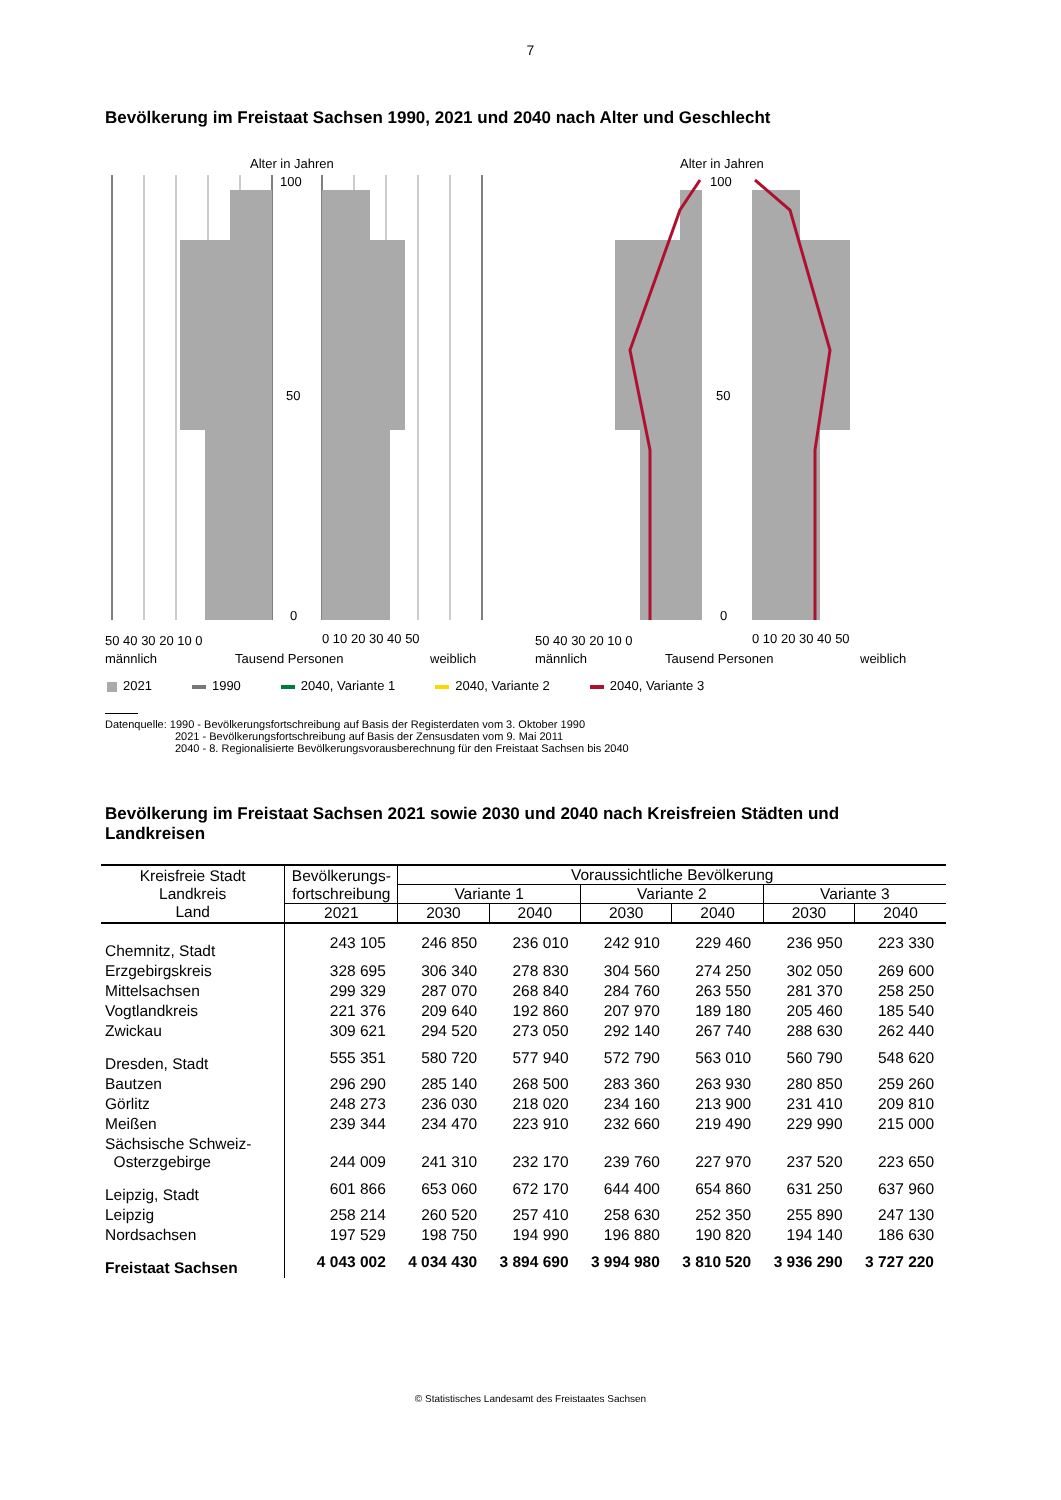7
Bevölkerung im Freistaat Sachsen 1990, 2021 und 2040 nach Alter und Geschlecht
Alter in Jahren
100
50
0
50 40 30 20 10 0
0 10 20 30 40 50
männlich
Tausend Personen
weiblich
Alter in Jahren
100
50
0
50 40 30 20 10 0
0 10 20 30 40 50
männlich
Tausend Personen
weiblich
2021 1990 2040, Variante 1 2040, Variante 2 2040, Variante 3
Datenquelle: 1990 - Bevölkerungsfortschreibung auf Basis der Registerdaten vom 3. Oktober 1990
2021 - Bevölkerungsfortschreibung auf Basis der Zensusdaten vom 9. Mai 2011
2040 - 8. Regionalisierte Bevölkerungsvorausberechnung für den Freistaat Sachsen bis 2040
Bevölkerung im Freistaat Sachsen 2021 sowie 2030 und 2040 nach Kreisfreien Städten und Landkreisen
| Kreisfreie Stadt Landkreis Land | Bevölkerungs- fortschreibung | Voraussichtliche Bevölkerung | | | | | |
| --- | --- | --- | --- | --- | --- | --- | --- |
| | | Variante 1 | | Variante 2 | | Variante 3 | |
| | 2021 | 2030 | 2040 | 2030 | 2040 | 2030 | 2040 |
| Chemnitz, Stadt | 243 105 | 246 850 | 236 010 | 242 910 | 229 460 | 236 950 | 223 330 |
| Erzgebirgskreis | 328 695 | 306 340 | 278 830 | 304 560 | 274 250 | 302 050 | 269 600 |
| Mittelsachsen | 299 329 | 287 070 | 268 840 | 284 760 | 263 550 | 281 370 | 258 250 |
| Vogtlandkreis | 221 376 | 209 640 | 192 860 | 207 970 | 189 180 | 205 460 | 185 540 |
| Zwickau | 309 621 | 294 520 | 273 050 | 292 140 | 267 740 | 288 630 | 262 440 |
| Dresden, Stadt | 555 351 | 580 720 | 577 940 | 572 790 | 563 010 | 560 790 | 548 620 |
| Bautzen | 296 290 | 285 140 | 268 500 | 283 360 | 263 930 | 280 850 | 259 260 |
| Görlitz | 248 273 | 236 030 | 218 020 | 234 160 | 213 900 | 231 410 | 209 810 |
| Meißen | 239 344 | 234 470 | 223 910 | 232 660 | 219 490 | 229 990 | 215 000 |
| Sächsische Schweiz- Osterzgebirge | 244 009 | 241 310 | 232 170 | 239 760 | 227 970 | 237 520 | 223 650 |
| Leipzig, Stadt | 601 866 | 653 060 | 672 170 | 644 400 | 654 860 | 631 250 | 637 960 |
| Leipzig | 258 214 | 260 520 | 257 410 | 258 630 | 252 350 | 255 890 | 247 130 |
| Nordsachsen | 197 529 | 198 750 | 194 990 | 196 880 | 190 820 | 194 140 | 186 630 |
| Freistaat Sachsen | 4 043 002 | 4 034 430 | 3 894 690 | 3 994 980 | 3 810 520 | 3 936 290 | 3 727 220 |
© Statistisches Landesamt des Freistaates Sachsen